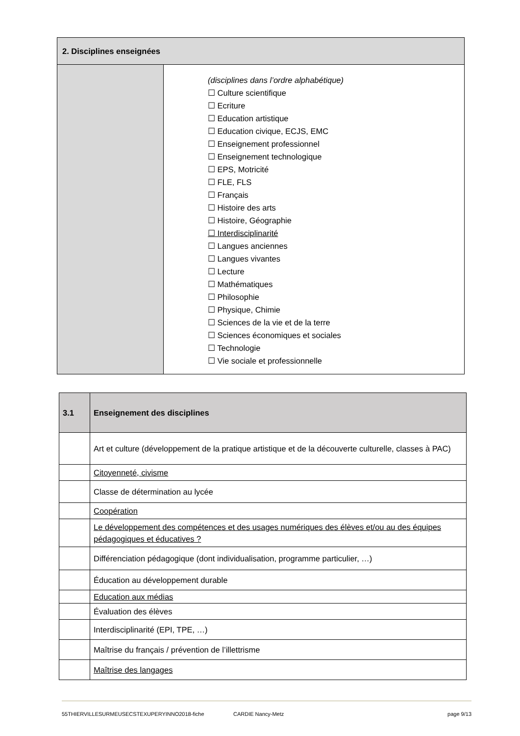| 2. Disciplines enseignées | |
| --- | --- |
| | (disciplines dans l’ordre alphabétique) ☐ Culture scientifique ☐ Ecriture ☐ Education artistique ☐ Education civique, ECJS, EMC ☐ Enseignement professionnel ☐ Enseignement technologique ☐ EPS, Motricité ☐ FLE, FLS ☐ Français ☐ Histoire des arts ☐ Histoire, Géographie ☐ Interdisciplinarité ☐ Langues anciennes ☐ Langues vivantes ☐ Lecture ☐ Mathématiques ☐ Philosophie ☐ Physique, Chimie ☐ Sciences de la vie et de la terre ☐ Sciences économiques et sociales ☐ Technologie ☐ Vie sociale et professionnelle |
| 3.1 | Enseignement des disciplines |
| --- | --- |
| | Art et culture (développement de la pratique artistique et de la découverte culturelle, classes à PAC) |
| | Citoyenneté, civisme |
| | Classe de détermination au lycée |
| | Coopération |
| | Le développement des compétences et des usages numériques des élèves et/ou au des équipes pédagogiques et éducatives ? |
| | Différenciation pédagogique (dont individualisation, programme particulier, …) |
| | Éducation au développement durable |
| | Education aux médias |
| | Évaluation des élèves |
| | Interdisciplinarité (EPI, TPE, …) |
| | Maîtrise du français / prévention de l’illettrisme |
| | Maîtrise des langages |
55THIERVILLESURMEUSECSTEXUPERYINNO2018-fiche CARDIE Nancy-Metz page 9/13